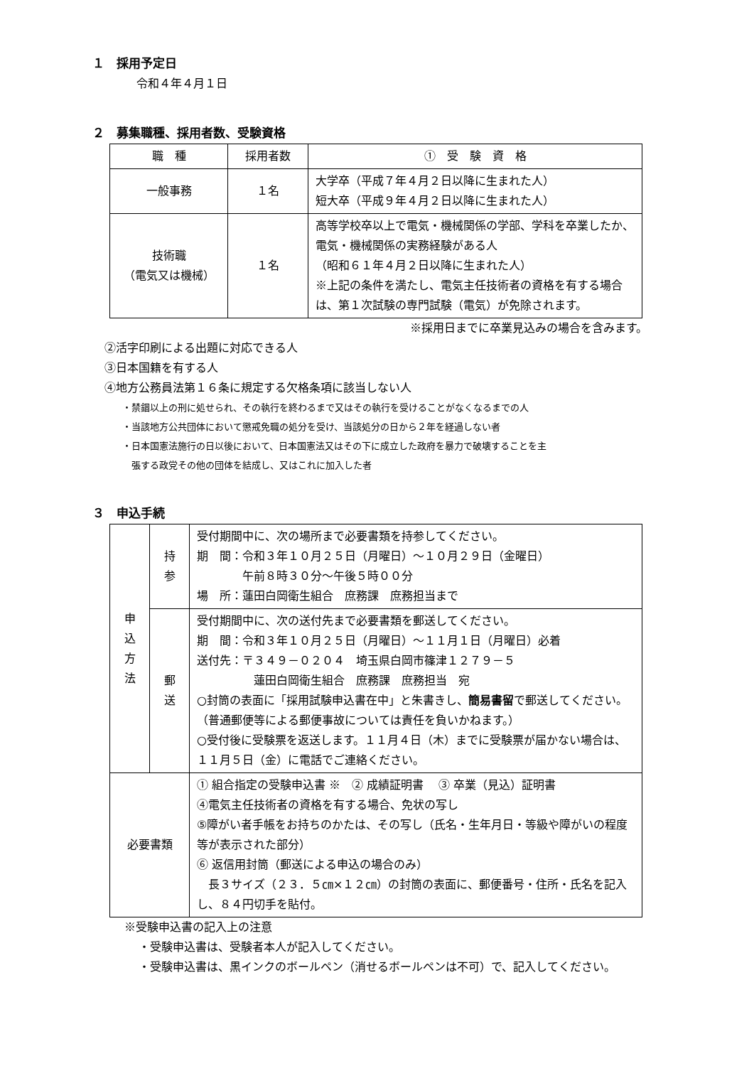１　採用予定日
令和４年４月１日
２　募集職種、採用者数、受験資格
| 職 種 | 採用者数 | ① 受 験 資 格 |
| --- | --- | --- |
| 一般事務 | １名 | 大学卒（平成７年４月２日以降に生まれた人） 短大卒（平成９年４月２日以降に生まれた人） |
| 技術職 （電気又は機械） | １名 | 高等学校卒以上で電気・機械関係の学部、学科を卒業したか、電気・機械関係の実務経験がある人 （昭和６１年４月２日以降に生まれた人） ※上記の条件を満たし、電気主任技術者の資格を有する場合は、第１次試験の専門試験（電気）が免除されます。 |
※採用日までに卒業見込みの場合を含みます。
②活字印刷による出題に対応できる人
③日本国籍を有する人
④地方公務員法第１６条に規定する欠格条項に該当しない人
・禁錮以上の刑に処せられ、その執行を終わるまで又はその執行を受けることがなくなるまでの人
・当該地方公共団体において懲戒免職の処分を受け、当該処分の日から２年を経過しない者
・日本国憲法施行の日以後において、日本国憲法又はその下に成立した政府を暴力で破壊することを主
　張する政党その他の団体を結成し、又はこれに加入した者
３　申込手続
| 申 込 方 法 | 持 参 | 受付期間中に、次の場所まで必要書類を持参してください。 期 間：令和３年１０月２５日（月曜日）～１０月２９日（金曜日） 午前８時３０分～午後５時００分 場 所：蓮田白岡衛生組合 庶務課 庶務担当まで |
| | 郵 送 | 受付期間中に、次の送付先まで必要書類を郵送してください。 期 間：令和３年１０月２５日（月曜日）～１１月１日（月曜日）必着 送付先：〒３４９－０２０４ 埼玉県白岡市篠津１２７９－５ 蓮田白岡衛生組合 庶務課 庶務担当 宛 ○封筒の表面に「採用試験申込書在中」と朱書きし、 簡易書留 で郵送してください。（普通郵便等による郵便事故については責任を負いかねます。） ○受付後に受験票を返送します。１１月４日（木）までに受験票が届かない場合は、１１月５日（金）に電話でご連絡ください。 |
| 必要書類 | | ① 組合指定の受験申込書 ※ ② 成績証明書 ③ 卒業（見込）証明書 ④電気主任技術者の資格を有する場合、免状の写し ⑤障がい者手帳をお持ちのかたは、その写し（氏名・生年月日・等級や障がいの程度等が表示された部分） ⑥ 返信用封筒（郵送による申込の場合のみ） 長３サイズ（２３．５㎝×１２㎝）の封筒の表面に、郵便番号・住所・氏名を記入し、８４円切手を貼付。 |
※受験申込書の記入上の注意
・受験申込書は、受験者本人が記入してください。
・受験申込書は、黒インクのボールペン（消せるボールペンは不可）で、記入してください。